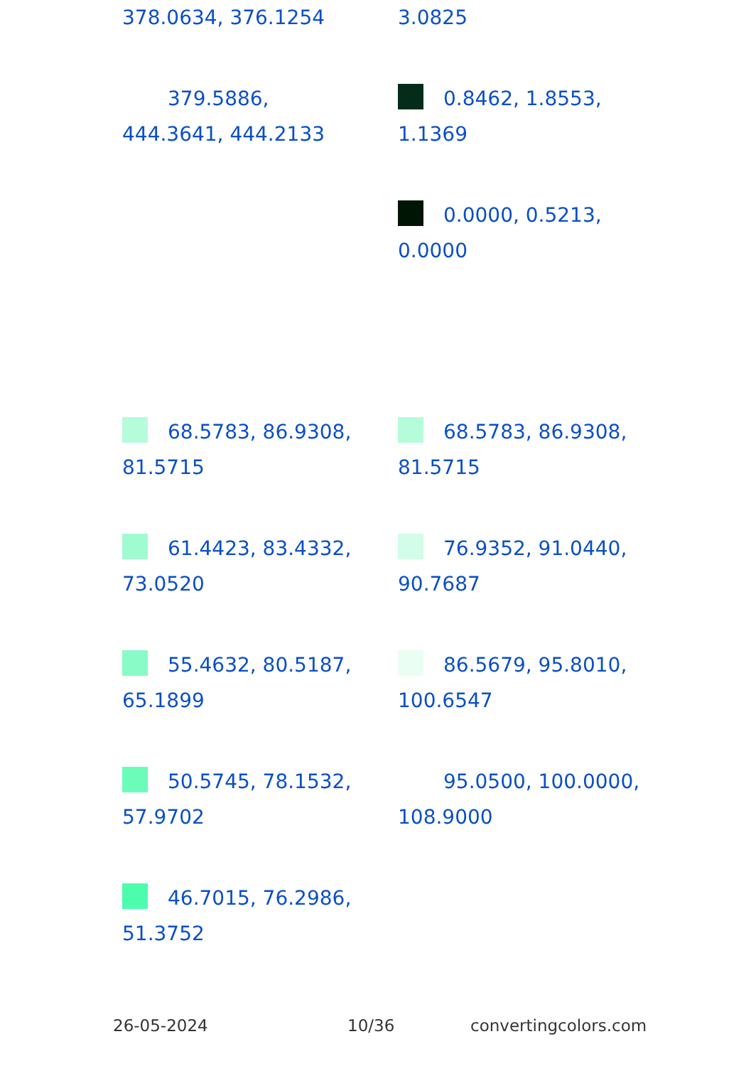378.0634, 376.1254 3.0825
379.5886, 444.3641, 444.2133
0.8462, 1.8553, 1.1369
0.0000, 0.5213, 0.0000
68.5783, 86.9308, 81.5715
68.5783, 86.9308, 81.5715
61.4423, 83.4332, 73.0520
76.9352, 91.0440, 90.7687
55.4632, 80.5187, 65.1899
86.5679, 95.8010, 100.6547
50.5745, 78.1532, 57.9702
95.0500, 100.0000, 108.9000
46.7015, 76.2986, 51.3752
26-05-2024 10/36 convertingcolors.com